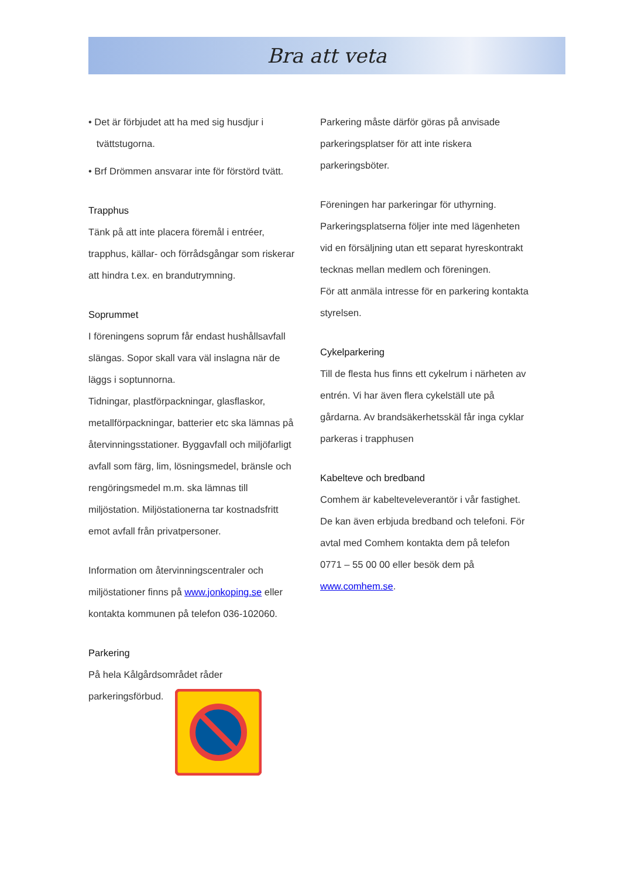Bra att veta
• Det är förbjudet att ha med sig husdjur i
tvättstugorna.
• Brf Drömmen ansvarar inte för förstörd tvätt.
Trapphus
Tänk på att inte placera föremål i entréer, trapphus, källar- och förrådsgångar som riskerar att hindra t.ex. en brandutrymning.
Soprummet
I föreningens soprum får endast hushållsavfall slängas. Sopor skall vara väl inslagna när de läggs i soptunnorna.
Tidningar, plastförpackningar, glasflaskor, metallförpackningar, batterier etc ska lämnas på återvinningsstationer. Byggavfall och miljöfarligt avfall som färg, lim, lösningsmedel, bränsle och rengöringsmedel m.m. ska lämnas till miljöstation. Miljöstationerna tar kostnadsfritt emot avfall från privatpersoner.
Information om återvinningscentraler och miljöstationer finns på www.jonkoping.se eller kontakta kommunen på telefon 036-102060.
Parkering
På hela Kålgårdsområdet råder
parkeringsförbud.
Parkering måste därför göras på anvisade parkeringsplatser för att inte riskera parkeringsböter.
Föreningen har parkeringar för uthyrning. Parkeringsplatserna följer inte med lägenheten vid en försäljning utan ett separat hyreskontrakt tecknas mellan medlem och föreningen.
För att anmäla intresse för en parkering kontakta styrelsen.
Cykelparkering
Till de flesta hus finns ett cykelrum i närheten av entrén. Vi har även flera cykelställ ute på gårdarna. Av brandsäkerhetsskäl får inga cyklar parkeras i trapphusen
Kabelteve och bredband
Comhem är kabelteveleverantör i vår fastighet. De kan även erbjuda bredband och telefoni. För avtal med Comhem kontakta dem på telefon 0771 – 55 00 00 eller besök dem på www.comhem.se.